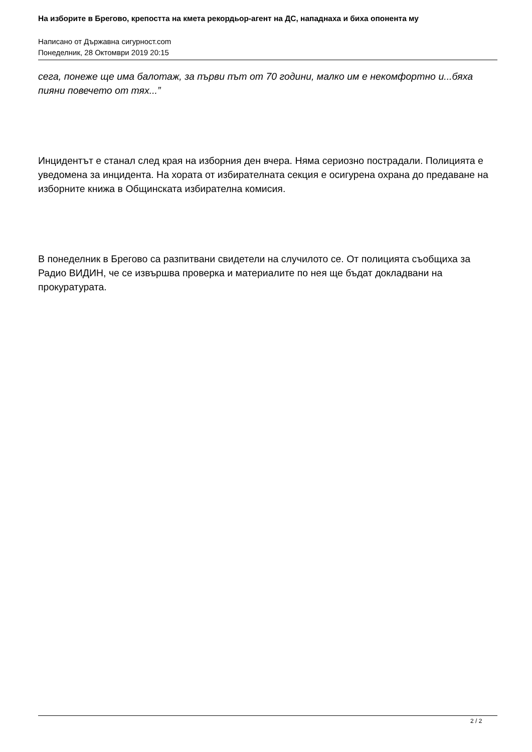На изборите в Брегово, крепостта на кмета рекордьор-агент на ДС, нападнаха и биха опонента му
Написано от Държавна сигурност.com
Понеделник, 28 Октомври 2019 20:15
сега, понеже ще има балотаж, за първи път от 70 години, малко им е некомфортно и...бяха пияни повечето от тях...”
Инцидентът е станал след края на изборния ден вчера. Няма сериозно пострадали. Полицията е уведомена за инцидента. На хората от избирателната секция е осигурена охрана до предаване на изборните книжа в Общинската избирателна комисия.
В понеделник в Брегово са разпитвани свидетели на случилото се. От полицията съобщиха за Радио ВИДИН, че се извършва проверка и материалите по нея ще бъдат докладвани на прокуратурата.
2 / 2